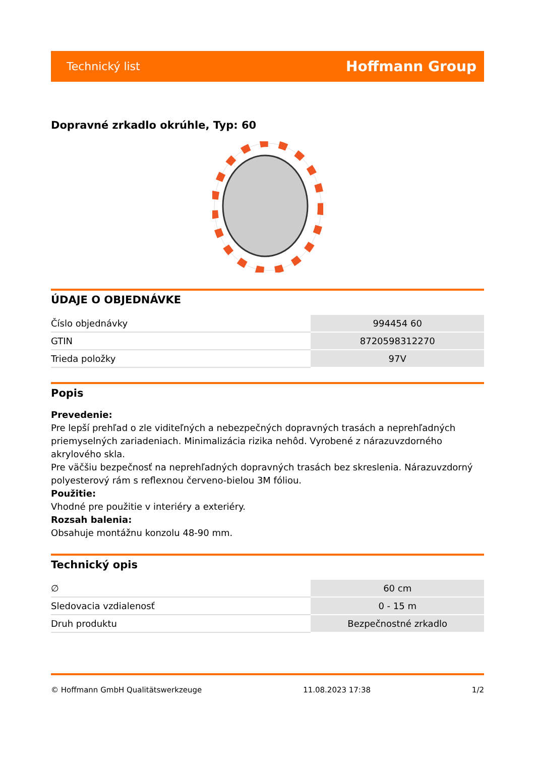Technický list Hoffmann Group
Dopravné zrkadlo okrúhle, Typ: 60
ÚDAJE O OBJEDNÁVKE
| Číslo objednávky | 994454 60 |
| GTIN | 8720598312270 |
| Trieda položky | 97V |
Popis
Prevedenie:
Pre lepší prehľad o zle viditeľných a nebezpečných dopravných trasách a neprehľadných priemyselných zariadeniach. Minimalizácia rizika nehôd. Vyrobené z nárazuvzdorného akrylového skla.
Pre väčšiu bezpečnosť na neprehľadných dopravných trasách bez skreslenia. Nárazuvzdorný polyesterový rám s reflexnou červeno-bielou 3M fóliou.
Použitie:
Vhodné pre použitie v interiéry a exteriéry.
Rozsah balenia:
Obsahuje montážnu konzolu 48-90 mm.
Technický opis
| ∅ | 60 cm |
| Sledovacia vzdialenosť | 0 - 15 m |
| Druh produktu | Bezpečnostné zrkadlo |
© Hoffmann GmbH Qualitätswerkzeuge 11.08.2023 17:38 1/2